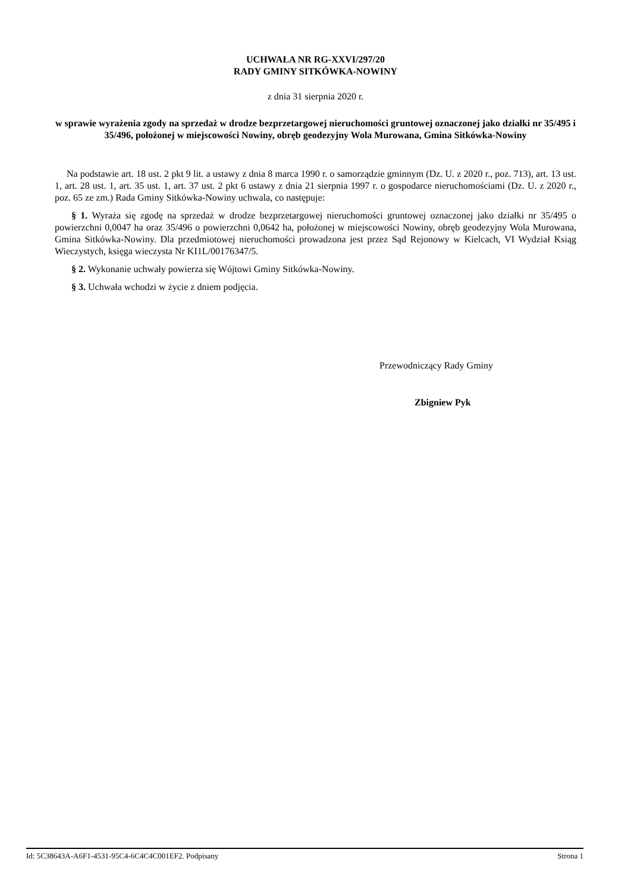UCHWAŁA NR RG-XXVI/297/20
RADY GMINY SITKÓWKA-NOWINY
z dnia 31 sierpnia 2020 r.
w sprawie wyrażenia zgody na sprzedaż w drodze bezprzetargowej nieruchomości gruntowej oznaczonej jako działki nr 35/495 i 35/496, położonej w miejscowości Nowiny, obręb geodezyjny Wola Murowana, Gmina Sitkówka-Nowiny
Na podstawie art. 18 ust. 2 pkt 9 lit. a ustawy z dnia 8 marca 1990 r. o samorządzie gminnym (Dz. U. z 2020 r., poz. 713), art. 13 ust. 1, art. 28 ust. 1, art. 35 ust. 1, art. 37 ust. 2 pkt 6 ustawy z dnia 21 sierpnia 1997 r. o gospodarce nieruchomościami (Dz. U. z 2020 r., poz. 65 ze zm.) Rada Gminy Sitkówka-Nowiny uchwala, co następuje:
§ 1. Wyraża się zgodę na sprzedaż w drodze bezprzetargowej nieruchomości gruntowej oznaczonej jako działki nr 35/495 o powierzchni 0,0047 ha oraz 35/496 o powierzchni 0,0642 ha, położonej w miejscowości Nowiny, obręb geodezyjny Wola Murowana, Gmina Sitkówka-Nowiny. Dla przedmiotowej nieruchomości prowadzona jest przez Sąd Rejonowy w Kielcach, VI Wydział Ksiąg Wieczystych, księga wieczysta Nr KI1L/00176347/5.
§ 2. Wykonanie uchwały powierza się Wójtowi Gminy Sitkówka-Nowiny.
§ 3. Uchwała wchodzi w życie z dniem podjęcia.
Przewodniczący Rady Gminy
Zbigniew Pyk
Id: 5C38643A-A6F1-4531-95C4-6C4C4C001EF2. Podpisany Strona 1